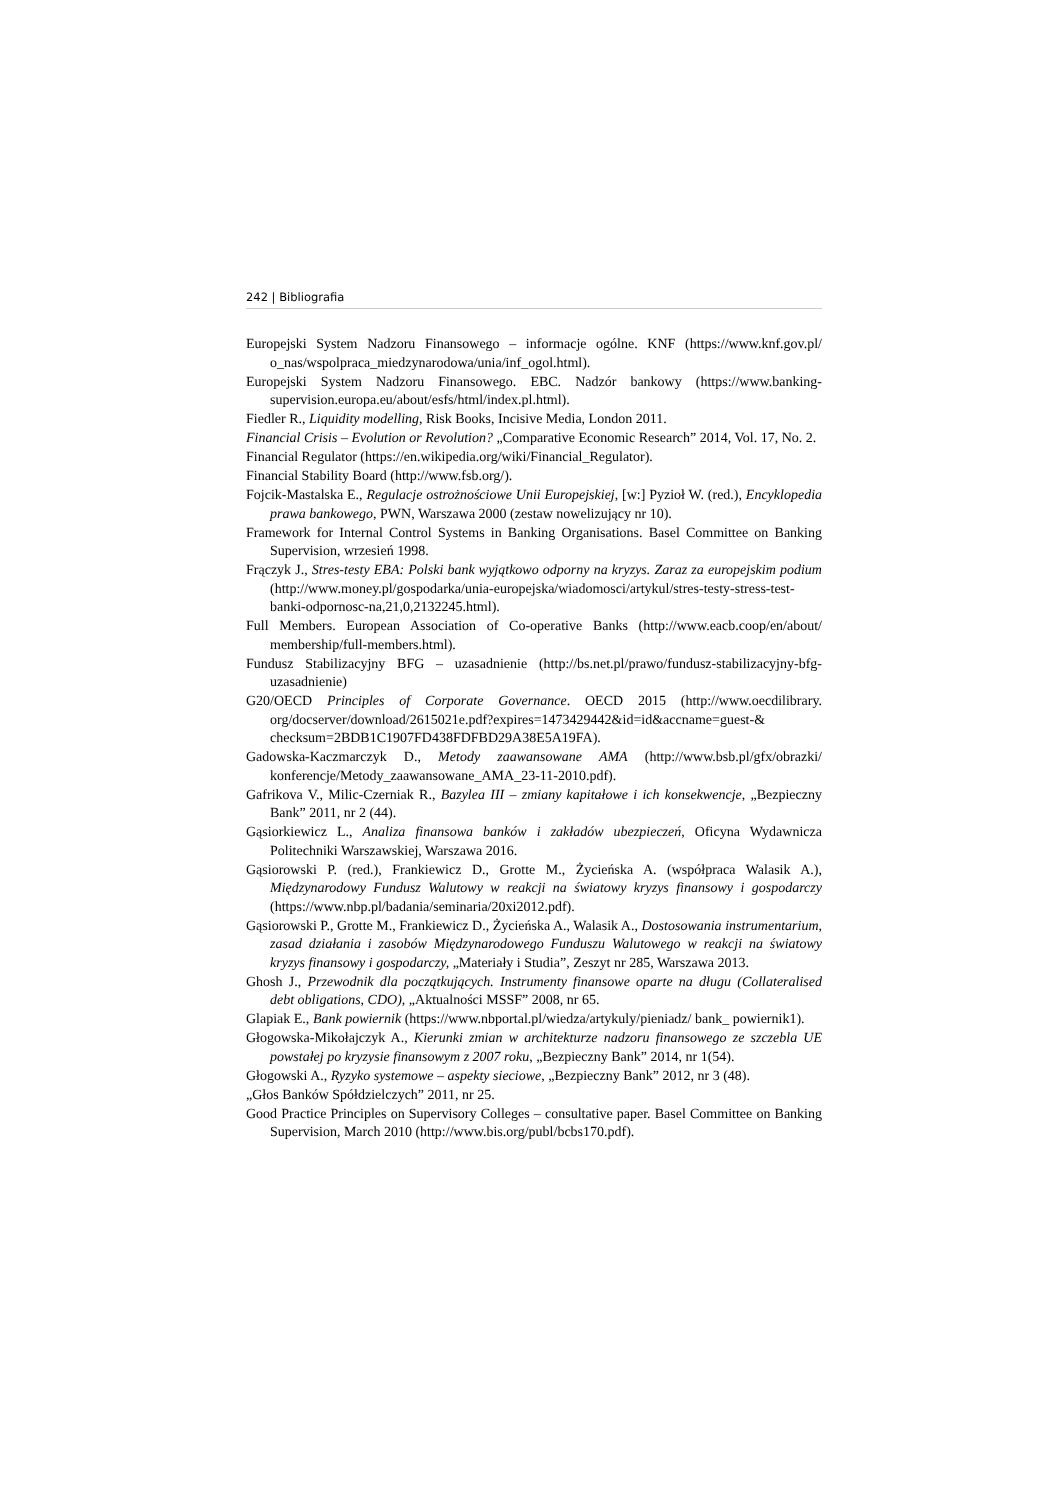242 | Bibliografia
Europejski System Nadzoru Finansowego – informacje ogólne. KNF (https://www.knf.gov.pl/ o_nas/wspolpraca_miedzynarodowa/unia/inf_ogol.html).
Europejski System Nadzoru Finansowego. EBC. Nadzór bankowy (https://www.banking-supervision.europa.eu/about/esfs/html/index.pl.html).
Fiedler R., Liquidity modelling, Risk Books, Incisive Media, London 2011.
Financial Crisis – Evolution or Revolution? „Comparative Economic Research” 2014, Vol. 17, No. 2.
Financial Regulator (https://en.wikipedia.org/wiki/Financial_Regulator).
Financial Stability Board (http://www.fsb.org/).
Fojcik-Mastalska E., Regulacje ostrożnościowe Unii Europejskiej, [w:] Pyzioł W. (red.), Encyklopedia prawa bankowego, PWN, Warszawa 2000 (zestaw nowelizujący nr 10).
Framework for Internal Control Systems in Banking Organisations. Basel Committee on Banking Supervision, wrzesień 1998.
Frączyk J., Stres-testy EBA: Polski bank wyjątkowo odporny na kryzys. Zaraz za europejskim podium (http://www.money.pl/gospodarka/unia-europejska/wiadomosci/artykul/stres-testy-stress-test-banki-odpornosc-na,21,0,2132245.html).
Full Members. European Association of Co-operative Banks (http://www.eacb.coop/en/about/ membership/full-members.html).
Fundusz Stabilizacyjny BFG – uzasadnienie (http://bs.net.pl/prawo/fundusz-stabilizacyjny-bfg-uzasadnienie)
G20/OECD Principles of Corporate Governance. OECD 2015 (http://www.oecdilibrary. org/docserver/download/2615021e.pdf?expires=1473429442&id=id&accname=guest-& checksum=2BDB1C1907FD438FDFBD29A38E5A19FA).
Gadowska-Kaczmarczyk D., Metody zaawansowane AMA (http://www.bsb.pl/gfx/obrazki/ konferencje/Metody_zaawansowane_AMA_23-11-2010.pdf).
Gafrikova V., Milic-Czerniak R., Bazylea III – zmiany kapitałowe i ich konsekwencje, „Bezpieczny Bank” 2011, nr 2 (44).
Gąsiorkiewicz L., Analiza finansowa banków i zakładów ubezpieczeń, Oficyna Wydawnicza Politechniki Warszawskiej, Warszawa 2016.
Gąsiorowski P. (red.), Frankiewicz D., Grotte M., Życieńska A. (współpraca Walasik A.), Międzynarodowy Fundusz Walutowy w reakcji na światowy kryzys finansowy i gospodarczy (https://www.nbp.pl/badania/seminaria/20xi2012.pdf).
Gąsiorowski P., Grotte M., Frankiewicz D., Życieńska A., Walasik A., Dostosowania instrumentarium, zasad działania i zasobów Międzynarodowego Funduszu Walutowego w reakcji na światowy kryzys finansowy i gospodarczy, „Materiały i Studia”, Zeszyt nr 285, Warszawa 2013.
Ghosh J., Przewodnik dla początkujących. Instrumenty finansowe oparte na długu (Collateralised debt obligations, CDO), „Aktualności MSSF” 2008, nr 65.
Glapiak E., Bank powiernik (https://www.nbportal.pl/wiedza/artykuly/pieniadz/ bank_ powiernik1).
Głogowska-Mikołajczyk A., Kierunki zmian w architekturze nadzoru finansowego ze szczebla UE powstałej po kryzysie finansowym z 2007 roku, „Bezpieczny Bank” 2014, nr 1(54).
Głogowski A., Ryzyko systemowe – aspekty sieciowe, „Bezpieczny Bank” 2012, nr 3 (48).
„Głos Banków Spółdzielczych” 2011, nr 25.
Good Practice Principles on Supervisory Colleges – consultative paper. Basel Committee on Banking Supervision, March 2010 (http://www.bis.org/publ/bcbs170.pdf).